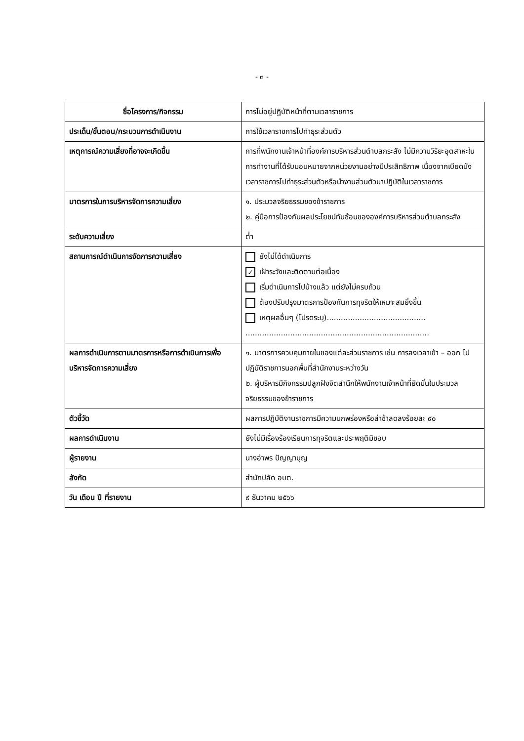- ๓ -
| ชื่อโครงการ/กิจกรรม | การไม่อยู่ปฏิบัติหน้าที่ตามเวลาราชการ |
| ประเด็น/ขั้นตอน/กระบวนการดำเนินงาน | การใช้เวลาราชการไปทำธุระส่วนตัว |
| เหตุการณ์ความเสี่ยงที่อาจจะเกิดขึ้น | การที่พนักงานเจ้าหน้าที่องค์การบริหารส่วนตำบลกระสัง ไม่มีความวิริยะอุตสาหะในการทำงานที่ได้รับมอบหมายจากหน่วยงานอย่างมีประสิทธิภาพ เนื่องจากเบียดบังเวลาราชการไปทำธุระส่วนตัวหรือนำงานส่วนตัวมาปฏิบัติในเวลาราชการ |
| มาตรการในการบริหารจัดการความเสี่ยง | ๑. ประมวลจริยธรรมของข้าราชการ ๒. คู่มือการป้องกันผลประโยชน์ทับซ้อนขององค์การบริหารส่วนตำบลกระสัง |
| ระดับความเสี่ยง | ต่ำ |
| สถานการณ์ดำเนินการจัดการความเสี่ยง | ยังไม่ได้ดำเนินการ ✓ เฝ้าระวังและติดตามต่อเนื่อง เริ่มดำเนินการไปบ้างแล้ว แต่ยังไม่ครบถ้วน ต้องปรับปรุงมาตรการป้องกันการทุจริตให้เหมาะสมยิ่งขึ้น เหตุผลอื่นๆ (โปรดระบุ).......................................... .............................................................................. |
| ผลการดำเนินการตามมาตรการหรือการดำเนินการเพื่อบริหารจัดการความเสี่ยง | ๑. มาตรการควบคุมภายในของแต่ละส่วนราชการ เช่น การลงเวลาเข้า – ออก ไปปฏิบัติราชการนอกพื้นที่สำนักงานระหว่างวัน ๒. ผู้บริหารมีกิจกรรมปลูกฝังจิตสำนึกให้พนักงานเจ้าหน้าที่ยึดมั่นในประมวลจริยธรรมของข้าราชการ |
| ตัวชี้วัด | ผลการปฏิบัติงานราชการมีความบกพร่องหรือล่าช้าลดลงร้อยละ ๙๐ |
| ผลการดำเนินงาน | ยังไม่มีเรื่องร้องเรียนการทุจริตและประพฤติมิชอบ |
| ผู้รายงาน | นางอำพร ปัญญาบุญ |
| สังกัด | สำนักปลัด อบต. |
| วัน เดือน ปี ที่รายงาน | ๙ ธันวาคม ๒๕๖๖ |